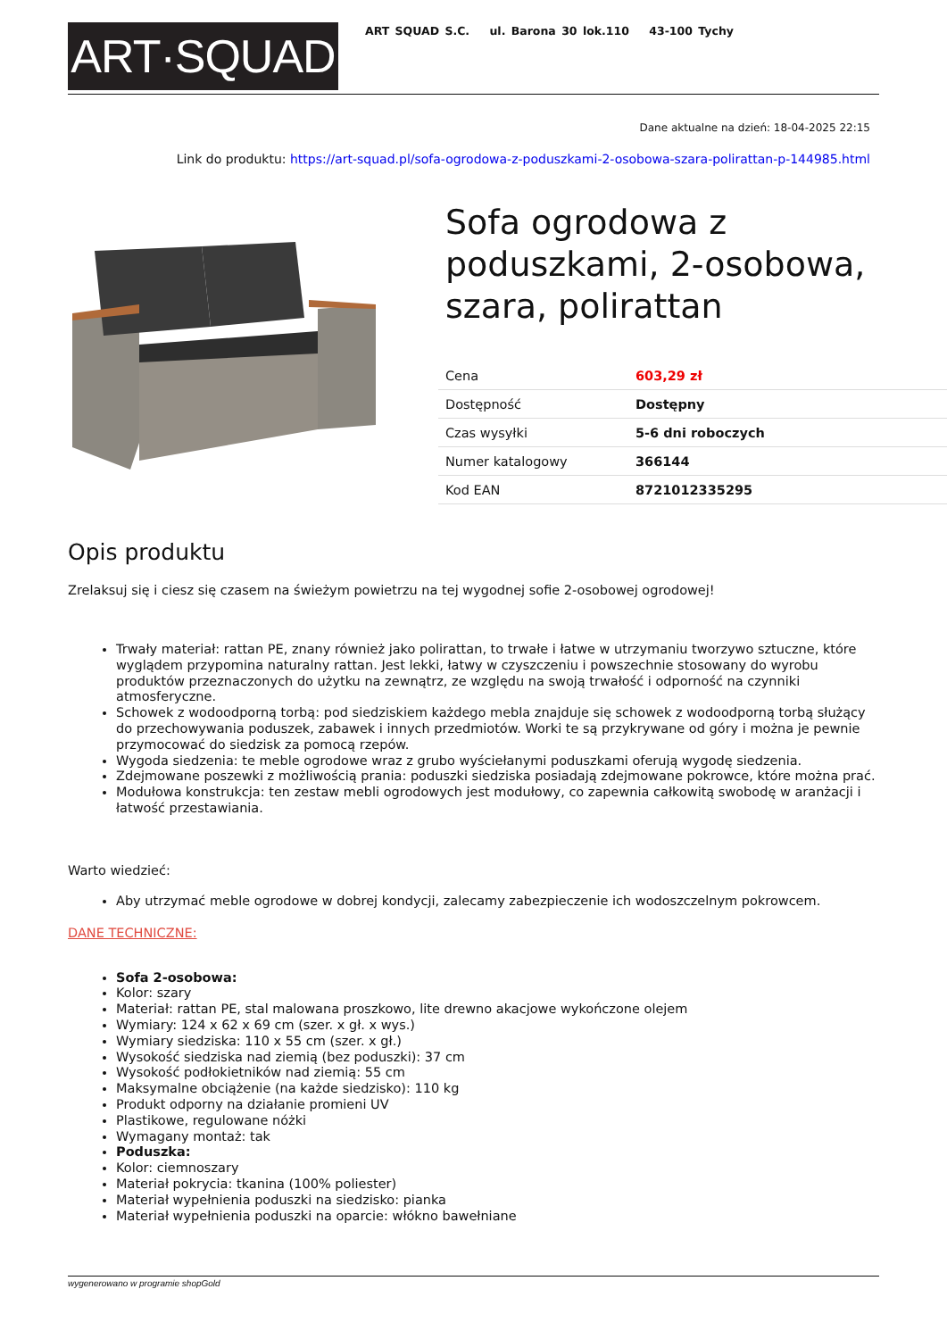ART·SQUAD
ART SQUAD S.C. ul. Barona 30 lok.110 43-100 Tychy
Dane aktualne na dzień: 18-04-2025 22:15
Link do produktu: https://art-squad.pl/sofa-ogrodowa-z-poduszkami-2-osobowa-szara-polirattan-p-144985.html
Sofa ogrodowa z poduszkami, 2-osobowa, szara, polirattan
| Cena | 603,29 zł |
| Dostępność | Dostępny |
| Czas wysyłki | 5-6 dni roboczych |
| Numer katalogowy | 366144 |
| Kod EAN | 8721012335295 |
Opis produktu
Zrelaksuj się i ciesz się czasem na świeżym powietrzu na tej wygodnej sofie 2-osobowej ogrodowej!
Trwały materiał: rattan PE, znany również jako polirattan, to trwałe i łatwe w utrzymaniu tworzywo sztuczne, które wyglądem przypomina naturalny rattan. Jest lekki, łatwy w czyszczeniu i powszechnie stosowany do wyrobu produktów przeznaczonych do użytku na zewnątrz, ze względu na swoją trwałość i odporność na czynniki atmosferyczne.
Schowek z wodoodporną torbą: pod siedziskiem każdego mebla znajduje się schowek z wodoodporną torbą służący do przechowywania poduszek, zabawek i innych przedmiotów. Worki te są przykrywane od góry i można je pewnie przymocować do siedzisk za pomocą rzepów.
Wygoda siedzenia: te meble ogrodowe wraz z grubo wyściełanymi poduszkami oferują wygodę siedzenia.
Zdejmowane poszewki z możliwością prania: poduszki siedziska posiadają zdejmowane pokrowce, które można prać.
Modułowa konstrukcja: ten zestaw mebli ogrodowych jest modułowy, co zapewnia całkowitą swobodę w aranżacji i łatwość przestawiania.
Warto wiedzieć:
Aby utrzymać meble ogrodowe w dobrej kondycji, zalecamy zabezpieczenie ich wodoszczelnym pokrowcem.
DANE TECHNICZNE:
Sofa 2-osobowa:
Kolor: szary
Materiał: rattan PE, stal malowana proszkowo, lite drewno akacjowe wykończone olejem
Wymiary: 124 x 62 x 69 cm (szer. x gł. x wys.)
Wymiary siedziska: 110 x 55 cm (szer. x gł.)
Wysokość siedziska nad ziemią (bez poduszki): 37 cm
Wysokość podłokietników nad ziemią: 55 cm
Maksymalne obciążenie (na każde siedzisko): 110 kg
Produkt odporny na działanie promieni UV
Plastikowe, regulowane nóżki
Wymagany montaż: tak
Poduszka:
Kolor: ciemnoszary
Materiał pokrycia: tkanina (100% poliester)
Materiał wypełnienia poduszki na siedzisko: pianka
Materiał wypełnienia poduszki na oparcie: włókno bawełniane
wygenerowano w programie shopGold